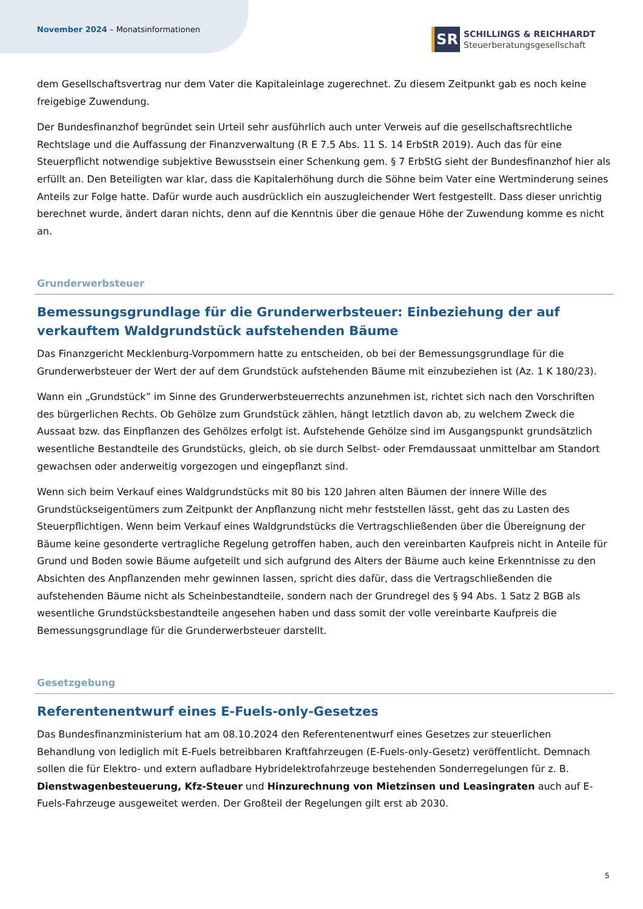November 2024 – Monatsinformationen
SR
SCHILLINGS & REICHHARDT
Steuerberatungsgesellschaft
dem Gesellschaftsvertrag nur dem Vater die Kapitaleinlage zugerechnet. Zu diesem Zeitpunkt gab es noch keine freigebige Zuwendung.
Der Bundesfinanzhof begründet sein Urteil sehr ausführlich auch unter Verweis auf die gesellschaftsrechtliche Rechtslage und die Auffassung der Finanzverwaltung (R E 7.5 Abs. 11 S. 14 ErbStR 2019). Auch das für eine Steuerpflicht notwendige subjektive Bewusstsein einer Schenkung gem. § 7 ErbStG sieht der Bundesfinanzhof hier als erfüllt an. Den Beteiligten war klar, dass die Kapitalerhöhung durch die Söhne beim Vater eine Wertminderung seines Anteils zur Folge hatte. Dafür wurde auch ausdrücklich ein auszugleichender Wert festgestellt. Dass dieser unrichtig berechnet wurde, ändert daran nichts, denn auf die Kenntnis über die genaue Höhe der Zuwendung komme es nicht an.
Grunderwerbsteuer
Bemessungsgrundlage für die Grunderwerbsteuer: Einbeziehung der auf verkauftem Waldgrundstück aufstehenden Bäume
Das Finanzgericht Mecklenburg-Vorpommern hatte zu entscheiden, ob bei der Bemessungsgrundlage für die Grunderwerbsteuer der Wert der auf dem Grundstück aufstehenden Bäume mit einzubeziehen ist (Az. 1 K 180/23).
Wann ein „Grundstück” im Sinne des Grunderwerbsteuerrechts anzunehmen ist, richtet sich nach den Vorschriften des bürgerlichen Rechts. Ob Gehölze zum Grundstück zählen, hängt letztlich davon ab, zu welchem Zweck die Aussaat bzw. das Einpflanzen des Gehölzes erfolgt ist. Aufstehende Gehölze sind im Ausgangspunkt grundsätzlich wesentliche Bestandteile des Grundstücks, gleich, ob sie durch Selbst- oder Fremdaussaat unmittelbar am Standort gewachsen oder anderweitig vorgezogen und eingepflanzt sind.
Wenn sich beim Verkauf eines Waldgrundstücks mit 80 bis 120 Jahren alten Bäumen der innere Wille des Grundstückseigentümers zum Zeitpunkt der Anpflanzung nicht mehr feststellen lässt, geht das zu Lasten des Steuerpflichtigen. Wenn beim Verkauf eines Waldgrundstücks die Vertragschließenden über die Übereignung der Bäume keine gesonderte vertragliche Regelung getroffen haben, auch den vereinbarten Kaufpreis nicht in Anteile für Grund und Boden sowie Bäume aufgeteilt und sich aufgrund des Alters der Bäume auch keine Erkenntnisse zu den Absichten des Anpflanzenden mehr gewinnen lassen, spricht dies dafür, dass die Vertragschließenden die aufstehenden Bäume nicht als Scheinbestandteile, sondern nach der Grundregel des § 94 Abs. 1 Satz 2 BGB als wesentliche Grundstücksbestandteile angesehen haben und dass somit der volle vereinbarte Kaufpreis die Bemessungsgrundlage für die Grunderwerbsteuer darstellt.
Gesetzgebung
Referentenentwurf eines E-Fuels-only-Gesetzes
Das Bundesfinanzministerium hat am 08.10.2024 den Referentenentwurf eines Gesetzes zur steuerlichen Behandlung von lediglich mit E-Fuels betreibbaren Kraftfahrzeugen (E-Fuels-only-Gesetz) veröffentlicht. Demnach sollen die für Elektro- und extern aufladbare Hybridelektrofahrzeuge bestehenden Sonderregelungen für z. B. Dienstwagenbesteuerung, Kfz-Steuer und Hinzurechnung von Mietzinsen und Leasingraten auch auf E-Fuels-Fahrzeuge ausgeweitet werden. Der Großteil der Regelungen gilt erst ab 2030.
5